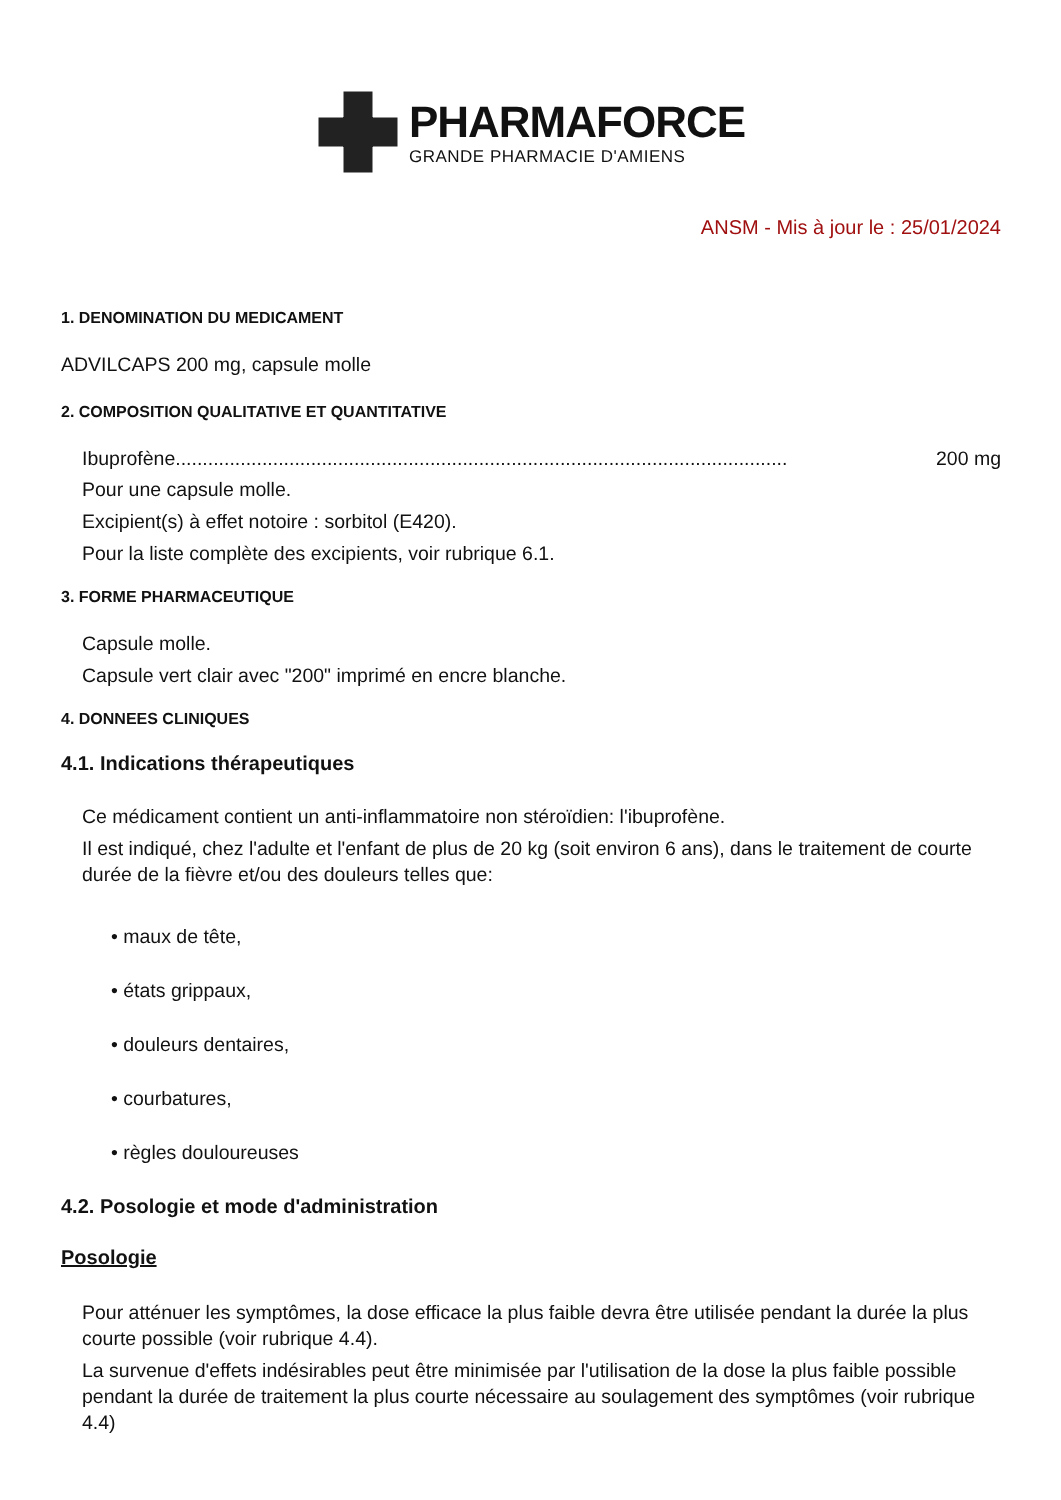PHARMAFORCE
GRANDE PHARMACIE D'AMIENS
ANSM - Mis à jour le : 25/01/2024
1. DENOMINATION DU MEDICAMENT
ADVILCAPS 200 mg, capsule molle
2. COMPOSITION QUALITATIVE ET QUANTITATIVE
Ibuprofène................................................................................................................. 200 mg
Pour une capsule molle.
Excipient(s) à effet notoire : sorbitol (E420).
Pour la liste complète des excipients, voir rubrique 6.1.
3. FORME PHARMACEUTIQUE
Capsule molle.
Capsule vert clair avec "200" imprimé en encre blanche.
4. DONNEES CLINIQUES
4.1. Indications thérapeutiques
Ce médicament contient un anti-inflammatoire non stéroïdien: l'ibuprofène.
Il est indiqué, chez l'adulte et l'enfant de plus de 20 kg (soit environ 6 ans), dans le traitement de courte durée de la fièvre et/ou des douleurs telles que:
• maux de tête,
• états grippaux,
• douleurs dentaires,
• courbatures,
• règles douloureuses
4.2. Posologie et mode d'administration
Posologie
Pour atténuer les symptômes, la dose efficace la plus faible devra être utilisée pendant la durée la plus courte possible (voir rubrique 4.4).
La survenue d'effets indésirables peut être minimisée par l'utilisation de la dose la plus faible possible pendant la durée de traitement la plus courte nécessaire au soulagement des symptômes (voir rubrique 4.4)